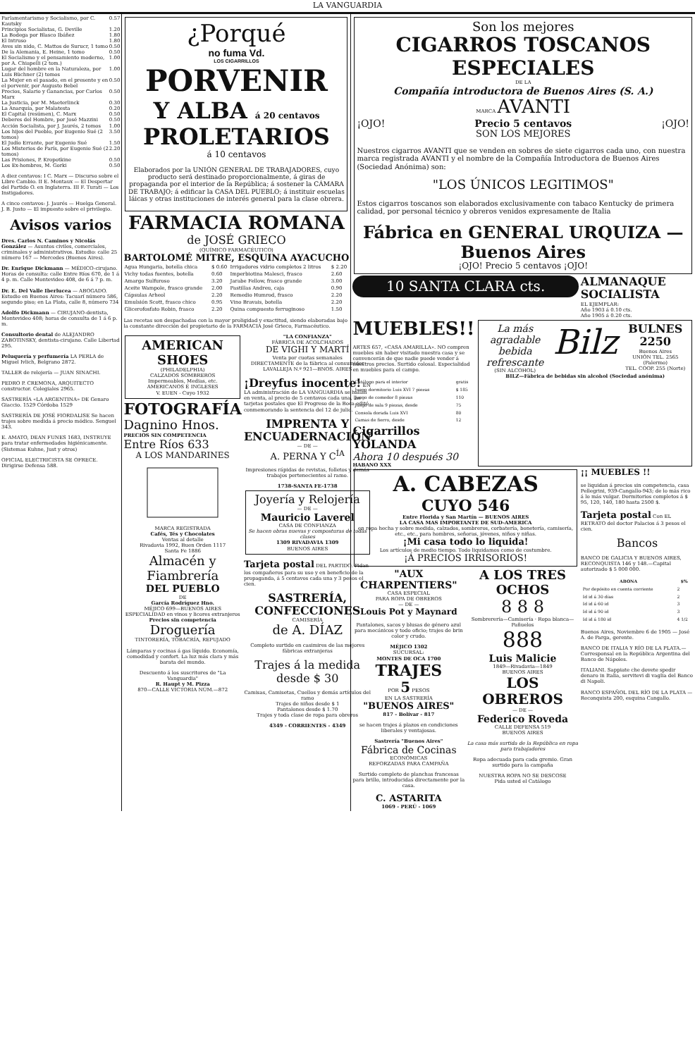LA VANGUARDIA
Parlamentarismo y Socialismo, por C. Kautsky 0.57
Principios Socialistas, G. Deville 1.20
La Bodega por Blasco Ibáñez 1.80
El Intruso 1.80
Aves sin nido, C. Mattos de Surucr, 1 tomo 0.50
De la Alemania, E. Heine, 1 tomo 0.50
El Socialismo y el pensamiento moderno, por A. Chiapelli (2 tom.) 1.00
Lugar del hombre en la Naturaleza, por Luis Büchner (2) tomos 1.00
La Mujer en el pasado, en el presente y en el porvenir, por Augusto Bebel 0.50
Precios, Salario y Ganancias, por Carlos Marx 0.50
La Justicia, por M. Maeterlinck 0.30
La Anarquía, por Malatesta 0.20
El Capital (resúmen), C. Marx 0.50
Deberes del Hombre, por José Mazzini 0.50
Acción Socialista, por J. Jaurés, 2 tomos 1.00
Los hijos del Pueblo, por Eugenio Sué (2 tomos) 3.50
El Judío Errante, por Eugenio Sué 1.50
Los Misterios de París, por Eugenio Sué (2 tomos) 2.20
Las Prisiones, P. Kropotkine 0.50
Los Ex-hombres, M. Gorki 0.50
A diez centavos: I C. Marx — Discurso sobre el Libre Cambio. II E. Montaux — El Despertar del Partido O. en Inglaterra. III F. Turati — Los Instigadores.
A cinco centavos: J. Jaurés — Huelga General. J. B. Justo — El impuesto sobre el privilegio.
Avisos varios
Dres. Carlos N. Caminos y Nicolás González — Asuntos civiles, comerciales, criminales y administrativos. Estudio: calle 25 número 167 — Mercedes (Buenos Aires).
Dr. Enrique Dickmann — MÉDICO-cirujano. Horas de consulta: calle Entre Ríos 670, de 1 á 4 p. m. Calle Montevideo 408, de 6 á 7 p. m.
Dr. E. Del Valle Iberlucea — ABOGADO. Estudio en Buenos Aires: Tacuarí número 586, segundo piso; en La Plata, calle 8, número 734
Adolfo Dickmann — CIRUJANO-dentista, Montevideo 408; horas de consulta de 1 á 6 p. m.
Consultorio dental de ALEJANDRO ZABOTINSKY, dentista-cirujano. Calle Libertad 295.
Peluquería y perfumería LA PERLA de Miguel Ivlich, Belgrano 2872.
TALLER de relojería — JUAN SINACHI.
PEDRO P. CREMONA, ARQUITECTO constructor. Colegiales 2965.
SASTRERÍA «LA ARGENTINA» DE Genaro Giaccio. 1529 Córdoba 1529
SASTRERÍA DE JOSÉ FIORDALISE Se hacen trajes sobre medida á precio módico. Senguel 343.
E. AMATO, DEAN FUNES 1683, INSTRUYE para tratar enfermedades higiénicamente. (Sistemas Kuhne, Just y otros)
OFICIAL ELECTRICISTA SE OFRECE. Dirigirse Defensa 588.
¿Porqué
no fuma Vd.
LOS CIGARRILLOS
PORVENIR
Y ALBA á 20 centavos
PROLETARIOS
á 10 centavos
Elaborados por la UNIÓN GENERAL DE TRABAJADORES, cuyo producto será destinado proporcionalmente, á giras de propaganda por el interior de la República; á sostener la CÁMARA DE TRABAJO; á edificar la CASA DEL PUEBLO; á instituir escuelas láicas y otras instituciones de interés general para la clase obrera.
FARMACIA ROMANA
de JOSÉ GRIECO
(QUÍMICO FARMACÉUTICO)
BARTOLOMÉ MITRE, ESQUINA AYACUCHO
| Agua Hungaria, botella chica | $ 0.60 | Irrigadores vidrio completos 2 litros | $ 2.20 |
| Vichy todas fuentes, botella | 0.60 | Imperbiotina Malesci, frasco | 2.60 |
| Amargo Sulfuroso | 3.20 | Jarabe Fellow, frasco grande | 3.00 |
| Aceite Wampole, frasco grande | 2.00 | Pastillas Andreu, caja | 0.90 |
| Cápsulas Arheol | 2.20 | Remedio Humrod, frasco | 2.20 |
| Emulsión Scott, frasco chico | 0.95 | Vino Bravais, botella | 2.20 |
| Glicerofosfato Robin, frasco | 2.20 | Quina compuesto ferruginoso | 1.50 |
Las recetas son despachadas con la mayor proligidad y exactitud, siendo elaboradas bajo la constante dirección del propietario de la FARMACIA José Grieco, Farmacéutico.
AMERICAN SHOES
(PHILADELPHIA)
CALZADOS SOMBREROS
Impermeables, Medias, etc.
AMERICANOS É INGLESES
V. EUEN - Cuyo 1932
FOTOGRAFÍA
Dagnino Hnos.
PRECIOS SIN COMPETENCIA
Entre Ríos 633
A LOS MANDARINES
MARCA REGISTRADA
Cafés, Tés y Chocolates
Ventas al detalle
Rivadavia 1992, Buen Orden 1117
Santa Fe 1886
Almacén y Fiambrería
DEL PUEBLO
DE
García Rodríguez Hno.
MÉJICO 699—BUENOS AIRES
ESPECIALIDAD en vinos y licores extranjeros
Precios sin competencia
Droguería
TINTORERÍA, TOBACRÍA, REPUJADO
Lámparas y cocinas á gas líquido. Economía, comodidad y confort. La luz más clara y más barata del mundo.
Descuento á los suscritores de "La Vanguardia"
R. Haupt y M. Pizza
870—CALLE VICTORIA NÚM.—872
"LA CONFIANZA"
FÁBRICA DE ACOLCHADOS
DE VIGHI Y MARTÍ
Venta por cuotas semanales
DIRECTAMENTE de la fábrica al consumidor
LAVALLEJA N.º 921—BNOS. AIRES
¡Dreyfus inocente! EN LA administración de LA VANGUARDIA se hallan en venta, al precio de 5 centavos cada una, las tarjetas postales que El Progreso de la Boca editó conmemorando la sentencia del 12 de julio.
IMPRENTA Y ENCUADERNACIÓN
— DE —
A. PERNA Y C<sup>ÍA</sup>
Impresiones rápidas de revistas, folletos y demás trabajos pertenecientes al ramo.
1738-SANTA FE-1738
Joyería y Relojería
— DE —
Mauricio Laverel
CASA DE CONFIANZA
Se hacen obras nuevas y composturas de todas clases
1309 RIVADAVIA 1309
BUENOS AIRES
Tarjeta postal DEL PARTIDO. Pidan los compañeros para su uso y en beneficio de la propaganda, á 5 centavos cada una y 3 pesos el cien.
SASTRERÍA, CONFECCIONES
CAMISERÍA
de A. DÍAZ
Completo surtido en casimires de las mejores fábricas extranjeras
Trajes á la medida desde $ 30
Camisas, Camisetas, Cuellos y demás artículos del ramo
Trajes de niños desde $ 1
Pantalones desde $ 1.70
Trajes y toda clase de ropa para obreros
4349 - CORRIENTES - 4349
Son los mejores
CIGARROS TOSCANOS ESPECIALES
DE LA
Compañía introductora de Buenos Aires (S. A.)
MARCA AVANTI
¡OJO! Precio 5 centavos ¡OJO!
SON LOS MEJORES
Nuestros cigarros AVANTI que se venden en sobres de siete cigarros cada uno, con nuestra marca registrada AVANTI y el nombre de la Compañía Introductora de Buenos Aires (Sociedad Anónima) son:
"LOS ÚNICOS LEGITIMOS"
Estos cigarros toscanos son elaborados exclusivamente con tabaco Kentucky de primera calidad, por personal técnico y obreros venidos expresamente de Italia
Fábrica en GENERAL URQUIZA — Buenos Aires
¡OJO! Precio 5 centavos ¡OJO!
10 SANTA CLARA cts.
ALMANAQUE SOCIALISTA
EL EJEMPLAR:
Año 1903 á 0.10 cts.
Año 1905 á 0.20 cts.
MUEBLES!!
ARTES 657, «CASA AMARILLA». NO compren muebles sin haber visitado nuestra casa y se convencerán de que nadie puede vender á nuestros precios. Surtido colosal. Especialidad en muebles para el campo.
| Catálogo para el interior | gratis |
| Juego dormitorio Luis XVI 7 piezas | $ 185 |
| Juego de comedor 8 piezas | 110 |
| Juego de sala 9 piezas, desde | 75 |
| Consola dorada Luis XVI | 80 |
| Camas de fierro, desde | 12 |
Cigarrillos YOLANDA
Ahora 10 después 30
HABANO XXX
La más agradable bebida refrescante
(SIN ALCOHOL)
Bilz
BULNES 2250
Buenos Aires
UNIÓN TEL. 2565 (Palermo)
TEL. COOP. 255 (Norte)
BILZ—Fábrica de bebidas sin alcohol (Sociedad anónima)
A. CABEZAS
CUYO 546
Entre Florida y San Martín — BUENOS AIRES
LA CASA MAS IMPORTANTE DE SUD-AMERICA
en ropa hecha y sobre medida, calzados, sombreros, corbatería, bonetería, camisería, etc., etc., para hombres, señoras, jóvenes, niños y niñas.
¡Mi casa todo lo liquida!
Los artículos de medio tiempo. Todo liquidamos como de costumbre.
¡Á PRECIOS IRRISORIOS!
"AUX CHARPENTIERS"
CASA ESPECIAL
PARA ROPA DE OBREROS
— DE —
Louis Pot y Maynard
Pantalones, sacos y blusas de género azul para mecánicos y todo oficio; trajes de brin color y crudo.
MÉJICO 1302
SUCURSAL:
MONTES DE OCA 1700
TRAJES
POR 5 PESOS
EN LA SASTRERÍA
"BUENOS AIRES"
817 - Bolívar - 817
se hacen trajes á plazos en condiciones liberales y ventajosas.
Sastrería "Buenos Aires"
Fábrica de Cocinas
ECONÓMICAS
REFORZADAS PARA CAMPAÑA
Surtido completo de planchas francesas para brillo, introducidas directamente por la casa.
C. ASTARITA
1069 - PERÚ - 1069
A LOS TRES OCHOS
8 8 8
Sombrerería—Camisería · Ropa blanca—Pañuelos
888
Luis Malicie
1849—Rivadavia—1849
BUENOS AIRES
LOS OBREROS
— DE —
Federico Roveda
CALLE DEFENSA 519
BUENOS AIRES
La casa más surtida de la República en ropa para trabajadores
Ropa adecuada para cada gremio. Gran surtido para la campaña
NUESTRA ROPA NO SE DESCOSE
Pida usted el Catálogo
¡¡ MUEBLES !!
se liquidan á precios sin competencia, casa Pellegrini, 939-Cangallo-943; de lo más rico á lo más vulgar. Dormitorios completos á $ 95, 120, 140, 180 hasta 2500 $.
Tarjeta postal Con EL RETRATO del doctor Palacios á 3 pesos el cien.
Bancos
BANCO DE GALICIA Y BUENOS AIRES, RECONQUISTA 146 y 148.—Capital autorizado $ 5 000 000.
| ABONA | $% |
| --- | --- |
| Por depósito en cuenta corriente | 2 |
| Id id á 30 días | 2 |
| Id id á 60 id | 3 |
| Id id á 90 id | 3 |
| Id id á 180 id | 4 1/2 |
Buenos Aires, Noviembre 6 de 1905 — José A. de Parga, gerente.
BANCO DE ITALIA Y RÍO DE LA PLATA.—Corresponsal en la República Argentina del Banco de Nápoles.
ITALIANI. Sappiate che dovete spedir denaro in Italia, servitevi di vaglia del Banco di Napoli.
BANCO ESPAÑOL DEL RÍO DE LA PLATA — Reconquista 200, esquina Cangallo.